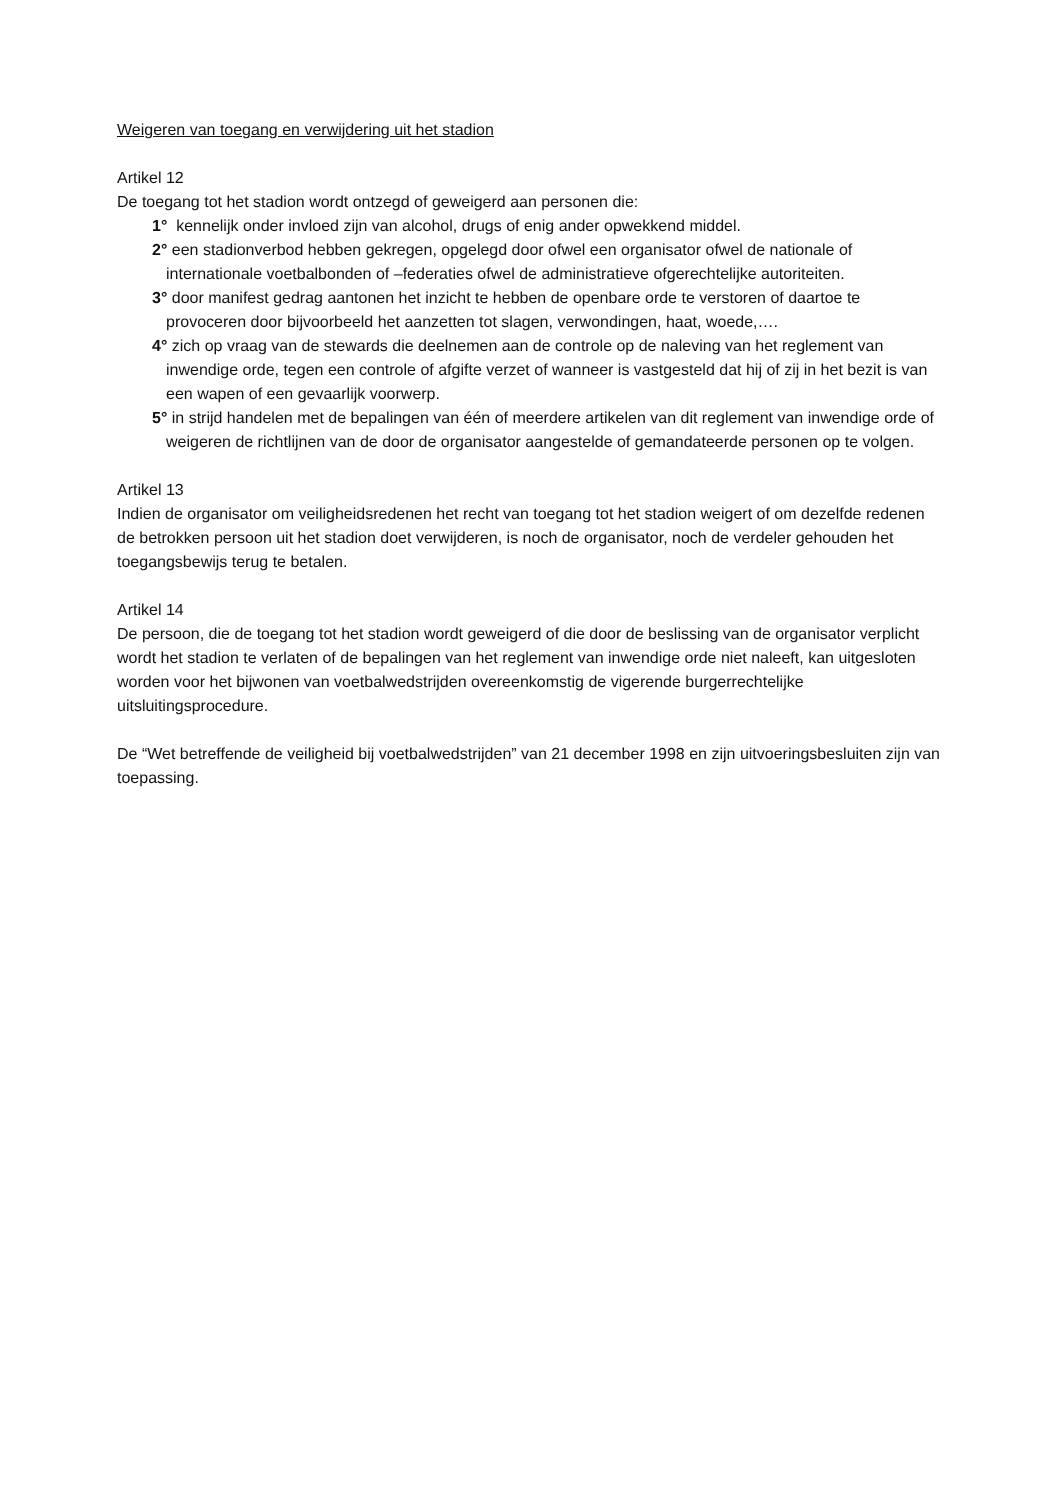Weigeren van toegang en verwijdering uit het stadion
Artikel 12
De toegang tot het stadion wordt ontzegd of geweigerd aan personen die:
1° kennelijk onder invloed zijn van alcohol, drugs of enig ander opwekkend middel.
2° een stadionverbod hebben gekregen, opgelegd door ofwel een organisator ofwel de nationale of internationale voetbalbonden of –federaties ofwel de administratieve ofgerechtelijke autoriteiten.
3° door manifest gedrag aantonen het inzicht te hebben de openbare orde te verstoren of daartoe te provoceren door bijvoorbeeld het aanzetten tot slagen, verwondingen, haat, woede,….
4° zich op vraag van de stewards die deelnemen aan de controle op de naleving van het reglement van inwendige orde, tegen een controle of afgifte verzet of wanneer is vastgesteld dat hij of zij in het bezit is van een wapen of een gevaarlijk voorwerp.
5° in strijd handelen met de bepalingen van één of meerdere artikelen van dit reglement van inwendige orde of weigeren de richtlijnen van de door de organisator aangestelde of gemandateerde personen op te volgen.
Artikel 13
Indien de organisator om veiligheidsredenen het recht van toegang tot het stadion weigert of om dezelfde redenen de betrokken persoon uit het stadion doet verwijderen, is noch de organisator, noch de verdeler gehouden het toegangsbewijs terug te betalen.
Artikel 14
De persoon, die de toegang tot het stadion wordt geweigerd of die door de beslissing van de organisator verplicht wordt het stadion te verlaten of de bepalingen van het reglement van inwendige orde niet naleeft, kan uitgesloten worden voor het bijwonen van voetbalwedstrijden overeenkomstig de vigerende burgerrechtelijke uitsluitingsprocedure.
De “Wet betreffende de veiligheid bij voetbalwedstrijden” van 21 december 1998 en zijn uitvoeringsbesluiten zijn van toepassing.